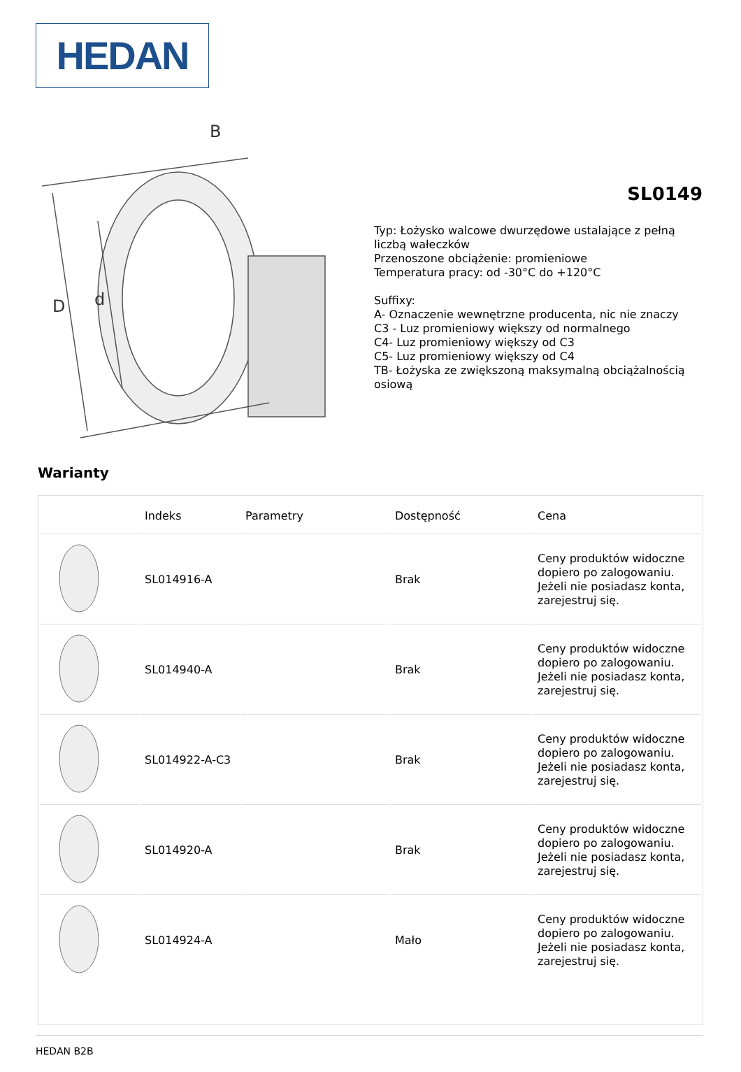HEDAN
D
d
B
SL0149
Typ: Łożysko walcowe dwurzędowe ustalające z pełną liczbą wałeczków
Przenoszone obciążenie: promieniowe
Temperatura pracy: od -30°C do +120°C
Suffixy:
A- Oznaczenie wewnętrzne producenta, nic nie znaczy
C3 - Luz promieniowy większy od normalnego
C4- Luz promieniowy większy od C3
C5- Luz promieniowy większy od C4
TB- Łożyska ze zwiększoną maksymalną obciążalnością osiową
Warianty
| | Indeks | Parametry | Dostępność | Cena |
| --- | --- | --- | --- | --- |
| | SL014916-A | | Brak | Ceny produktów widoczne dopiero po zalogowaniu. Jeżeli nie posiadasz konta, zarejestruj się. |
| | SL014940-A | | Brak | Ceny produktów widoczne dopiero po zalogowaniu. Jeżeli nie posiadasz konta, zarejestruj się. |
| | SL014922-A-C3 | | Brak | Ceny produktów widoczne dopiero po zalogowaniu. Jeżeli nie posiadasz konta, zarejestruj się. |
| | SL014920-A | | Brak | Ceny produktów widoczne dopiero po zalogowaniu. Jeżeli nie posiadasz konta, zarejestruj się. |
| | SL014924-A | | Mało | Ceny produktów widoczne dopiero po zalogowaniu. Jeżeli nie posiadasz konta, zarejestruj się. |
HEDAN B2B